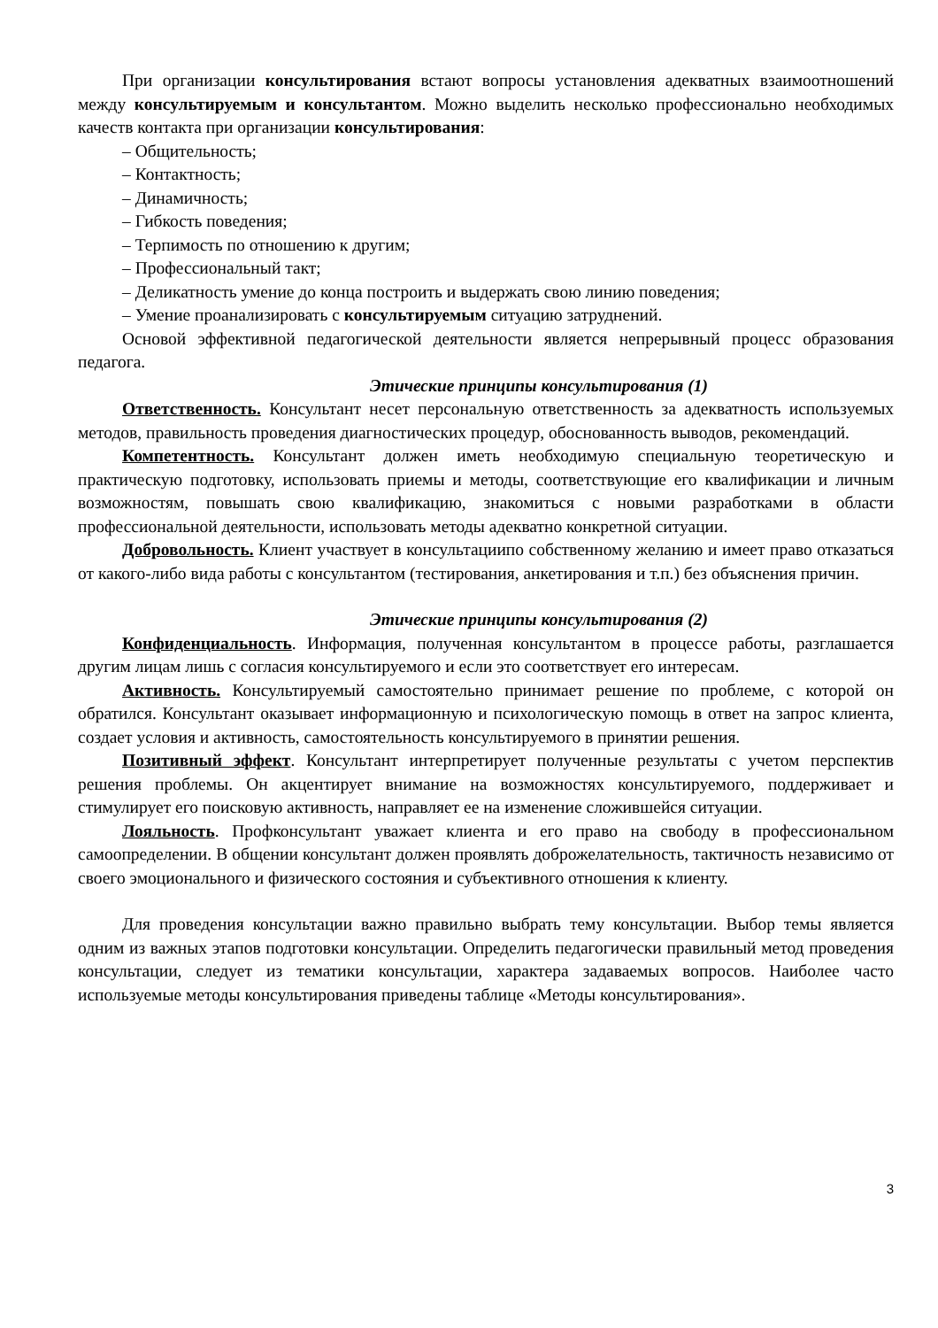При организации консультирования встают вопросы установления адекватных взаимоотношений между консультируемым и консультантом. Можно выделить несколько профессионально необходимых качеств контакта при организации консультирования:
– Общительность;
– Контактность;
– Динамичность;
– Гибкость поведения;
– Терпимость по отношению к другим;
– Профессиональный такт;
– Деликатность умение до конца построить и выдержать свою линию поведения;
– Умение проанализировать с консультируемым ситуацию затруднений.
Основой эффективной педагогической деятельности является непрерывный процесс образования педагога.
Этические принципы консультирования (1)
Ответственность. Консультант несет персональную ответственность за адекватность используемых методов, правильность проведения диагностических процедур, обоснованность выводов, рекомендаций.
Компетентность. Консультант должен иметь необходимую специальную теоретическую и практическую подготовку, использовать приемы и методы, соответствующие его квалификации и личным возможностям, повышать свою квалификацию, знакомиться с новыми разработками в области профессиональной деятельности, использовать методы адекватно конкретной ситуации.
Добровольность. Клиент участвует в консультациипо собственному желанию и имеет право отказаться от какого-либо вида работы с консультантом (тестирования, анкетирования и т.п.) без объяснения причин.
Этические принципы консультирования (2)
Конфиденциальность. Информация, полученная консультантом в процессе работы, разглашается другим лицам лишь с согласия консультируемого и если это соответствует его интересам.
Активность. Консультируемый самостоятельно принимает решение по проблеме, с которой он обратился. Консультант оказывает информационную и психологическую помощь в ответ на запрос клиента, создает условия и активность, самостоятельность консультируемого в принятии решения.
Позитивный эффект. Консультант интерпретирует полученные результаты с учетом перспектив решения проблемы. Он акцентирует внимание на возможностях консультируемого, поддерживает и стимулирует его поисковую активность, направляет ее на изменение сложившейся ситуации.
Лояльность. Профконсультант уважает клиента и его право на свободу в профессиональном самоопределении. В общении консультант должен проявлять доброжелательность, тактичность независимо от своего эмоционального и физического состояния и субъективного отношения к клиенту.
Для проведения консультации важно правильно выбрать тему консультации. Выбор темы является одним из важных этапов подготовки консультации. Определить педагогически правильный метод проведения консультации, следует из тематики консультации, характера задаваемых вопросов. Наиболее часто используемые методы консультирования приведены таблице «Методы консультирования».
3